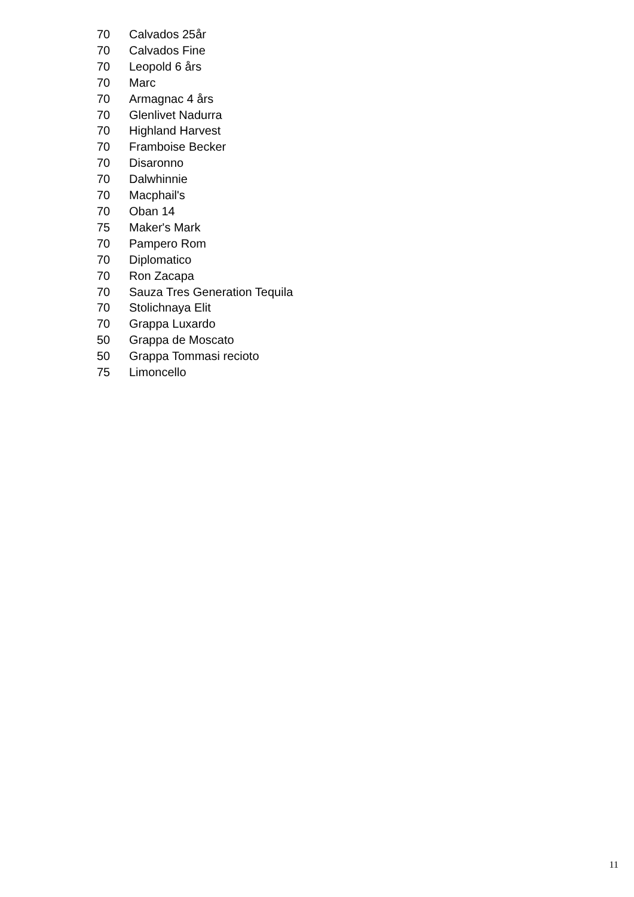| 70 | Calvados 25år |
| 70 | Calvados Fine |
| 70 | Leopold 6 års |
| 70 | Marc |
| 70 | Armagnac 4 års |
| 70 | Glenlivet Nadurra |
| 70 | Highland Harvest |
| 70 | Framboise Becker |
| 70 | Disaronno |
| 70 | Dalwhinnie |
| 70 | Macphail's |
| 70 | Oban 14 |
| 75 | Maker's Mark |
| 70 | Pampero Rom |
| 70 | Diplomatico |
| 70 | Ron Zacapa |
| 70 | Sauza Tres Generation Tequila |
| 70 | Stolichnaya Elit |
| 70 | Grappa Luxardo |
| 50 | Grappa de Moscato |
| 50 | Grappa Tommasi recioto |
| 75 | Limoncello |
11